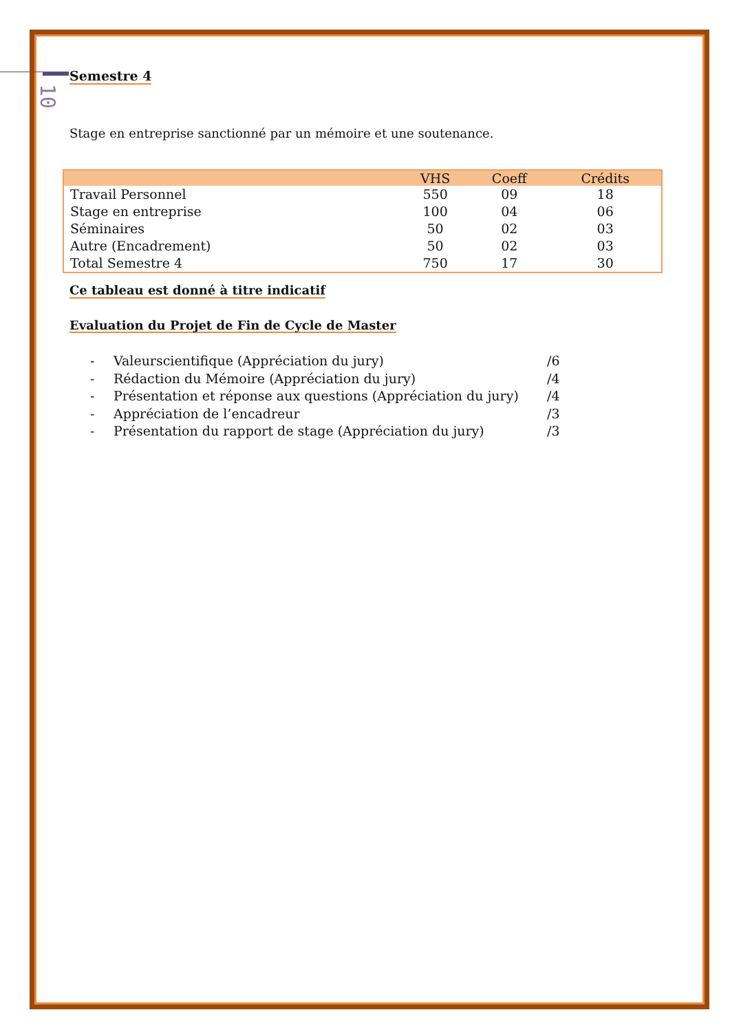10
Semestre 4
Stage en entreprise sanctionné par un mémoire et une soutenance.
| | VHS | Coeff | Crédits |
| --- | --- | --- | --- |
| Travail Personnel | 550 | 09 | 18 |
| Stage en entreprise | 100 | 04 | 06 |
| Séminaires | 50 | 02 | 03 |
| Autre (Encadrement) | 50 | 02 | 03 |
| Total Semestre 4 | 750 | 17 | 30 |
Ce tableau est donné à titre indicatif
Evaluation du Projet de Fin de Cycle de Master
- Valeurscientifique (Appréciation du jury) /6
- Rédaction du Mémoire (Appréciation du jury) /4
- Présentation et réponse aux questions (Appréciation du jury) /4
- Appréciation de l’encadreur /3
- Présentation du rapport de stage (Appréciation du jury) /3